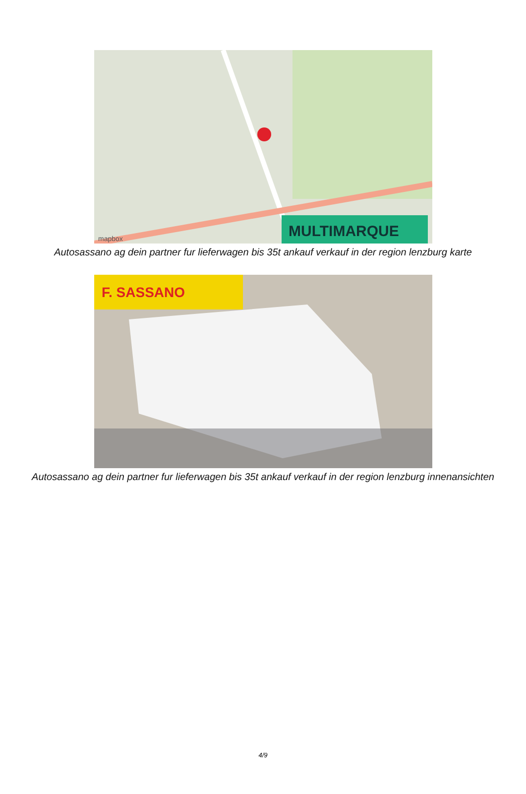MULTIMARQUE
mapbox
Autosassano ag dein partner fur lieferwagen bis 35t ankauf verkauf in der region lenzburg karte
F. SASSANO
Autosassano ag dein partner fur lieferwagen bis 35t ankauf verkauf in der region lenzburg innenansichten
4/9